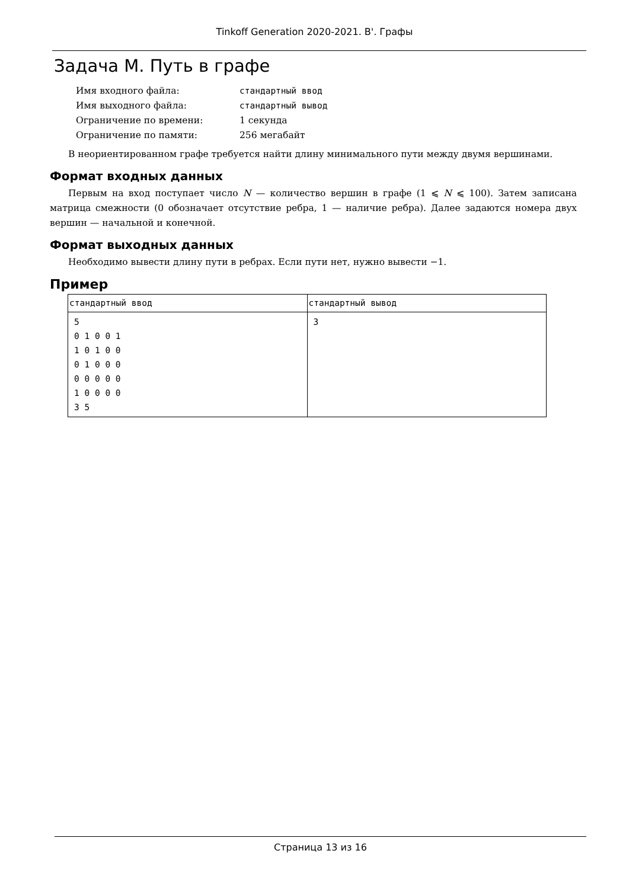Tinkoff Generation 2020-2021. B'. Графы
Задача M. Путь в графе
| Имя входного файла: | стандартный ввод |
| Имя выходного файла: | стандартный вывод |
| Ограничение по времени: | 1 секунда |
| Ограничение по памяти: | 256 мегабайт |
В неориентированном графе требуется найти длину минимального пути между двумя вершинами.
Формат входных данных
Первым на вход поступает число N — количество вершин в графе (1 ⩽ N ⩽ 100). Затем записана матрица смежности (0 обозначает отсутствие ребра, 1 — наличие ребра). Далее задаются номера двух вершин — начальной и конечной.
Формат выходных данных
Необходимо вывести длину пути в ребрах. Если пути нет, нужно вывести −1.
Пример
| стандартный ввод | стандартный вывод |
| --- | --- |
| 5 0 1 0 0 1 1 0 1 0 0 0 1 0 0 0 0 0 0 0 0 1 0 0 0 0 3 5 | 3 |
Страница 13 из 16